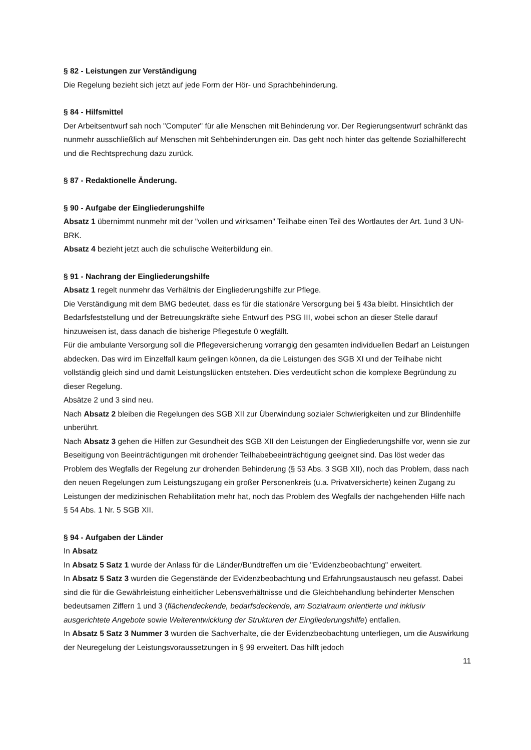§ 82 - Leistungen zur Verständigung
Die Regelung bezieht sich jetzt auf jede Form der Hör- und Sprachbehinderung.
§ 84 - Hilfsmittel
Der Arbeitsentwurf sah noch "Computer" für alle Menschen mit Behinderung vor. Der Regierungsentwurf schränkt das nunmehr ausschließlich auf Menschen mit Sehbehinderungen ein. Das geht noch hinter das geltende Sozialhilferecht und die Rechtsprechung dazu zurück.
§ 87 - Redaktionelle Änderung.
§ 90 - Aufgabe der Eingliederungshilfe
Absatz 1 übernimmt nunmehr mit der "vollen und wirksamen" Teilhabe einen Teil des Wortlautes der Art. 1und 3 UN-BRK.
Absatz 4 bezieht jetzt auch die schulische Weiterbildung ein.
§ 91 - Nachrang der Eingliederungshilfe
Absatz 1 regelt nunmehr das Verhältnis der Eingliederungshilfe zur Pflege.
Die Verständigung mit dem BMG bedeutet, dass es für die stationäre Versorgung bei § 43a bleibt. Hinsichtlich der Bedarfsfeststellung und der Betreuungskräfte siehe Entwurf des PSG III, wobei schon an dieser Stelle darauf hinzuweisen ist, dass danach die bisherige Pflegestufe 0 wegfällt.
Für die ambulante Versorgung soll die Pflegeversicherung vorrangig den gesamten individuellen Bedarf an Leistungen abdecken. Das wird im Einzelfall kaum gelingen können, da die Leistungen des SGB XI und der Teilhabe nicht vollständig gleich sind und damit Leistungslücken entstehen. Dies verdeutlicht schon die komplexe Begründung zu dieser Regelung.
Absätze 2 und 3 sind neu.
Nach Absatz 2 bleiben die Regelungen des SGB XII zur Überwindung sozialer Schwierigkeiten und zur Blindenhilfe unberührt.
Nach Absatz 3 gehen die Hilfen zur Gesundheit des SGB XII den Leistungen der Eingliederungshilfe vor, wenn sie zur Beseitigung von Beeinträchtigungen mit drohender Teilhabebeeinträchtigung geeignet sind. Das löst weder das Problem des Wegfalls der Regelung zur drohenden Behinderung (§ 53 Abs. 3 SGB XII), noch das Problem, dass nach den neuen Regelungen zum Leistungszugang ein großer Personenkreis (u.a. Privatversicherte) keinen Zugang zu Leistungen der medizinischen Rehabilitation mehr hat, noch das Problem des Wegfalls der nachgehenden Hilfe nach § 54 Abs. 1 Nr. 5 SGB XII.
§ 94 - Aufgaben der Länder
In Absatz
In Absatz 5 Satz 1 wurde der Anlass für die Länder/Bundtreffen um die "Evidenzbeobachtung" erweitert.
In Absatz 5 Satz 3 wurden die Gegenstände der Evidenzbeobachtung und Erfahrungsaustausch neu gefasst. Dabei sind die für die Gewährleistung einheitlicher Lebensverhältnisse und die Gleichbehandlung behinderter Menschen bedeutsamen Ziffern 1 und 3 (flächendeckende, bedarfsdeckende, am Sozialraum orientierte und inklusiv ausgerichtete Angebote sowie Weiterentwicklung der Strukturen der Eingliederungshilfe) entfallen.
In Absatz 5 Satz 3 Nummer 3 wurden die Sachverhalte, die der Evidenzbeobachtung unterliegen, um die Auswirkung der Neuregelung der Leistungsvoraussetzungen in § 99 erweitert. Das hilft jedoch
11